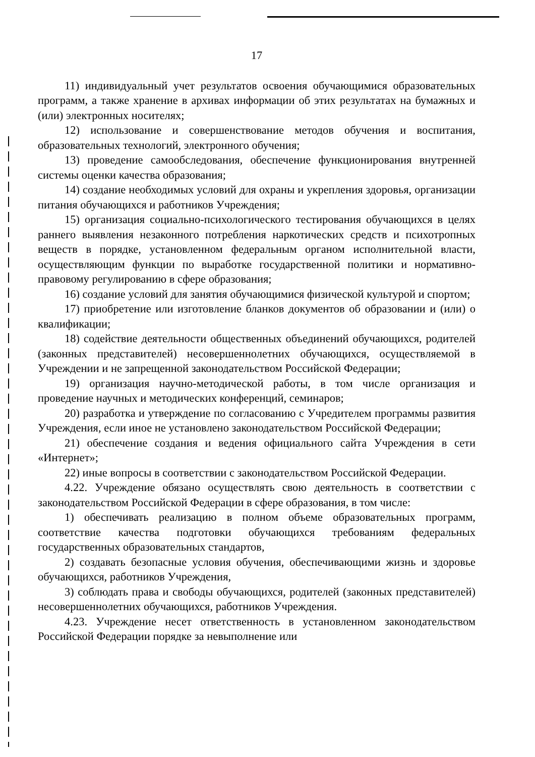17
11) индивидуальный учет результатов освоения обучающимися образовательных программ, а также хранение в архивах информации об этих результатах на бумажных и (или) электронных носителях;
12) использование и совершенствование методов обучения и воспитания, образовательных технологий, электронного обучения;
13) проведение самообследования, обеспечение функционирования внутренней системы оценки качества образования;
14) создание необходимых условий для охраны и укрепления здоровья, организации питания обучающихся и работников Учреждения;
15) организация социально-психологического тестирования обучающихся в целях раннего выявления незаконного потребления наркотических средств и психотропных веществ в порядке, установленном федеральным органом исполнительной власти, осуществляющим функции по выработке государственной политики и нормативно-правовому регулированию в сфере образования;
16) создание условий для занятия обучающимися физической культурой и спортом;
17) приобретение или изготовление бланков документов об образовании и (или) о квалификации;
18) содействие деятельности общественных объединений обучающихся, родителей (законных представителей) несовершеннолетних обучающихся, осуществляемой в Учреждении и не запрещенной законодательством Российской Федерации;
19) организация научно-методической работы, в том числе организация и проведение научных и методических конференций, семинаров;
20) разработка и утверждение по согласованию с Учредителем программы развития Учреждения, если иное не установлено законодательством Российской Федерации;
21) обеспечение создания и ведения официального сайта Учреждения в сети «Интернет»;
22) иные вопросы в соответствии с законодательством Российской Федерации.
4.22. Учреждение обязано осуществлять свою деятельность в соответствии с законодательством Российской Федерации в сфере образования, в том числе:
1) обеспечивать реализацию в полном объеме образовательных программ, соответствие качества подготовки обучающихся требованиям федеральных государственных образовательных стандартов,
2) создавать безопасные условия обучения, обеспечивающими жизнь и здоровье обучающихся, работников Учреждения,
3) соблюдать права и свободы обучающихся, родителей (законных представителей) несовершеннолетних обучающихся, работников Учреждения.
4.23. Учреждение несет ответственность в установленном законодательством Российской Федерации порядке за невыполнение или